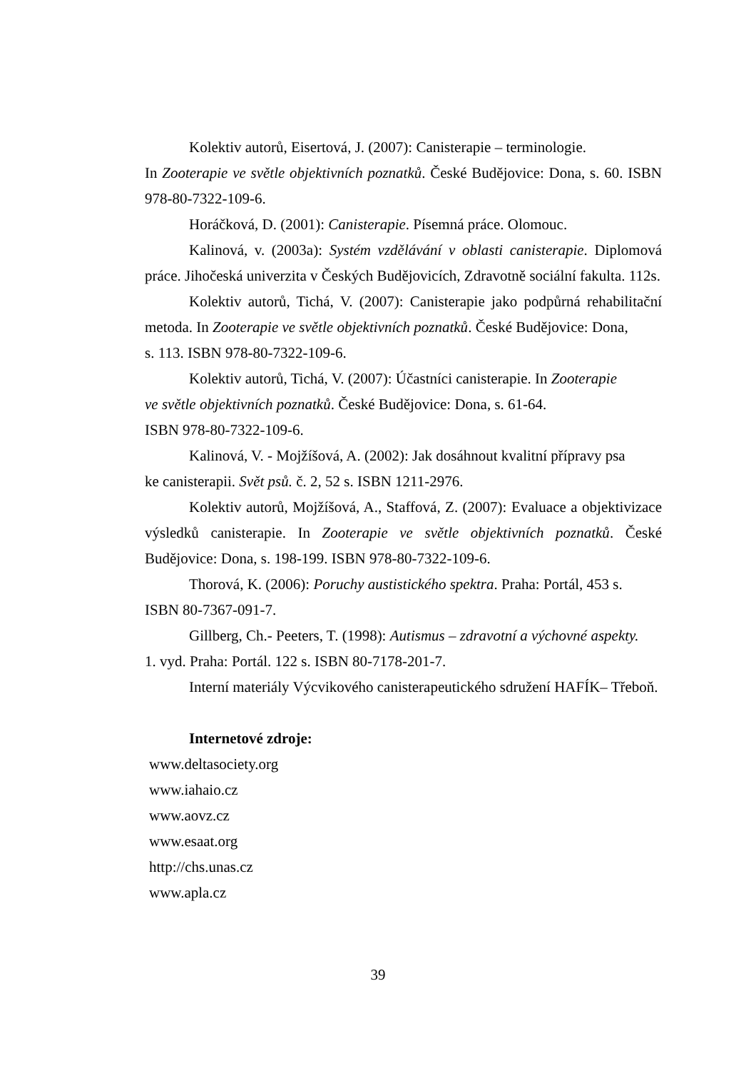Kolektiv autorů, Eisertová, J. (2007): Canisterapie – terminologie.
In Zooterapie ve světle objektivních poznatků. České Budějovice: Dona, s. 60. ISBN 978-80-7322-109-6.
Horáčková, D. (2001): Canisterapie. Písemná práce. Olomouc.
Kalinová, v. (2003a): Systém vzdělávání v oblasti canisterapie. Diplomová práce. Jihočeská univerzita v Českých Budějovicích, Zdravotně sociální fakulta. 112s.
Kolektiv autorů, Tichá, V. (2007): Canisterapie jako podpůrná rehabilitační metoda. In Zooterapie ve světle objektivních poznatků. České Budějovice: Dona,
s. 113. ISBN 978-80-7322-109-6.
Kolektiv autorů, Tichá, V. (2007): Účastníci canisterapie. In Zooterapie
ve světle objektivních poznatků. České Budějovice: Dona, s. 61-64.
ISBN 978-80-7322-109-6.
Kalinová, V. - Mojžíšová, A. (2002): Jak dosáhnout kvalitní přípravy psa
ke canisterapii. Svět psů. č. 2, 52 s. ISBN 1211-2976.
Kolektiv autorů, Mojžíšová, A., Staffová, Z. (2007): Evaluace a objektivizace výsledků canisterapie. In Zooterapie ve světle objektivních poznatků. České Budějovice: Dona, s. 198-199. ISBN 978-80-7322-109-6.
Thorová, K. (2006): Poruchy austistického spektra. Praha: Portál, 453 s.
ISBN 80-7367-091-7.
Gillberg, Ch.- Peeters, T. (1998): Autismus – zdravotní a výchovné aspekty.
1. vyd. Praha: Portál. 122 s. ISBN 80-7178-201-7.
Interní materiály Výcvikového canisterapeutického sdružení HAFÍK– Třeboň.
Internetové zdroje:
www.deltasociety.org
www.iahaio.cz
www.aovz.cz
www.esaat.org
http://chs.unas.cz
www.apla.cz
39